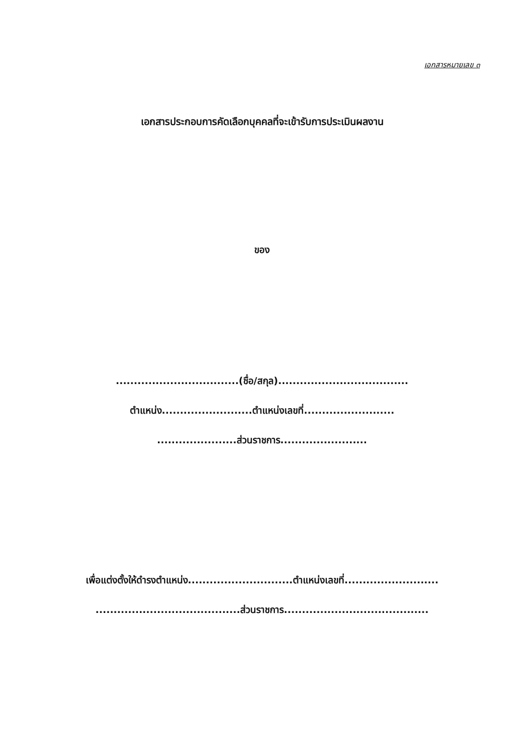เอกสารหมายเลข ๓
เอกสารประกอบการคัดเลือกบุคคลที่จะเข้ารับการประเมินผลงาน
ของ
..................................(ชื่อ/สกุล)....................................
ตำแหน่ง.........................ตำแหน่งเลขที่.........................
......................ส่วนราชการ........................
เพื่อแต่งตั้งให้ดำรงตำแหน่ง.............................ตำแหน่งเลขที่..........................
........................................ส่วนราชการ........................................